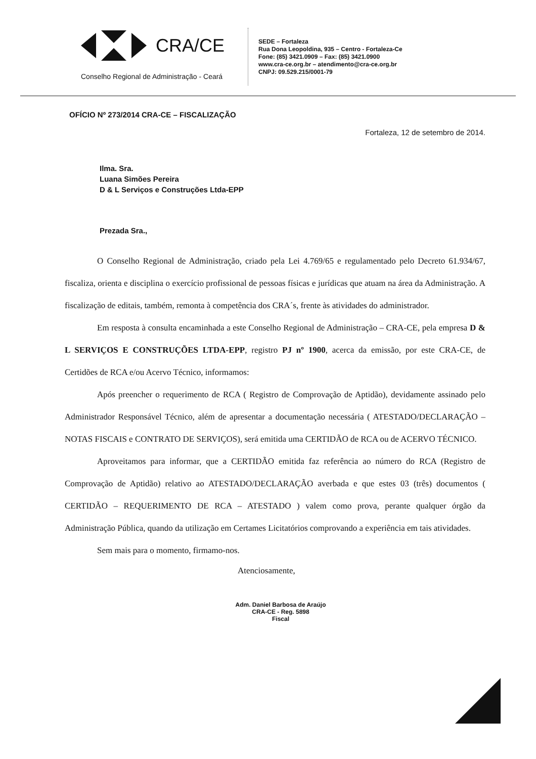CRA/CE
Conselho Regional de Administração - Ceará
SEDE – Fortaleza
Rua Dona Leopoldina, 935 – Centro - Fortaleza-Ce
Fone: (85) 3421.0909 – Fax: (85) 3421.0900
www.cra-ce.org.br – atendimento@cra-ce.org.br
CNPJ: 09.529.215/0001-79
OFÍCIO Nº 273/2014 CRA-CE – FISCALIZAÇÃO
Fortaleza, 12 de setembro de 2014.
Ilma. Sra.
Luana Simões Pereira
D & L Serviços e Construções Ltda-EPP
Prezada Sra.,
O Conselho Regional de Administração, criado pela Lei 4.769/65 e regulamentado pelo Decreto 61.934/67, fiscaliza, orienta e disciplina o exercício profissional de pessoas físicas e jurídicas que atuam na área da Administração. A fiscalização de editais, também, remonta à competência dos CRA´s, frente às atividades do administrador.
Em resposta à consulta encaminhada a este Conselho Regional de Administração – CRA-CE, pela empresa D & L SERVIÇOS E CONSTRUÇÕES LTDA-EPP, registro PJ nº 1900, acerca da emissão, por este CRA-CE, de Certidões de RCA e/ou Acervo Técnico, informamos:
Após preencher o requerimento de RCA ( Registro de Comprovação de Aptidão), devidamente assinado pelo Administrador Responsável Técnico, além de apresentar a documentação necessária ( ATESTADO/DECLARAÇÃO – NOTAS FISCAIS e CONTRATO DE SERVIÇOS), será emitida uma CERTIDÃO de RCA ou de ACERVO TÉCNICO.
Aproveitamos para informar, que a CERTIDÃO emitida faz referência ao número do RCA (Registro de Comprovação de Aptidão) relativo ao ATESTADO/DECLARAÇÃO averbada e que estes 03 (três) documentos ( CERTIDÃO – REQUERIMENTO DE RCA – ATESTADO ) valem como prova, perante qualquer órgão da Administração Pública, quando da utilização em Certames Licitatórios comprovando a experiência em tais atividades.
Sem mais para o momento, firmamo-nos.
Atenciosamente,
Adm. Daniel Barbosa de Araújo
CRA-CE - Reg. 5898
Fiscal